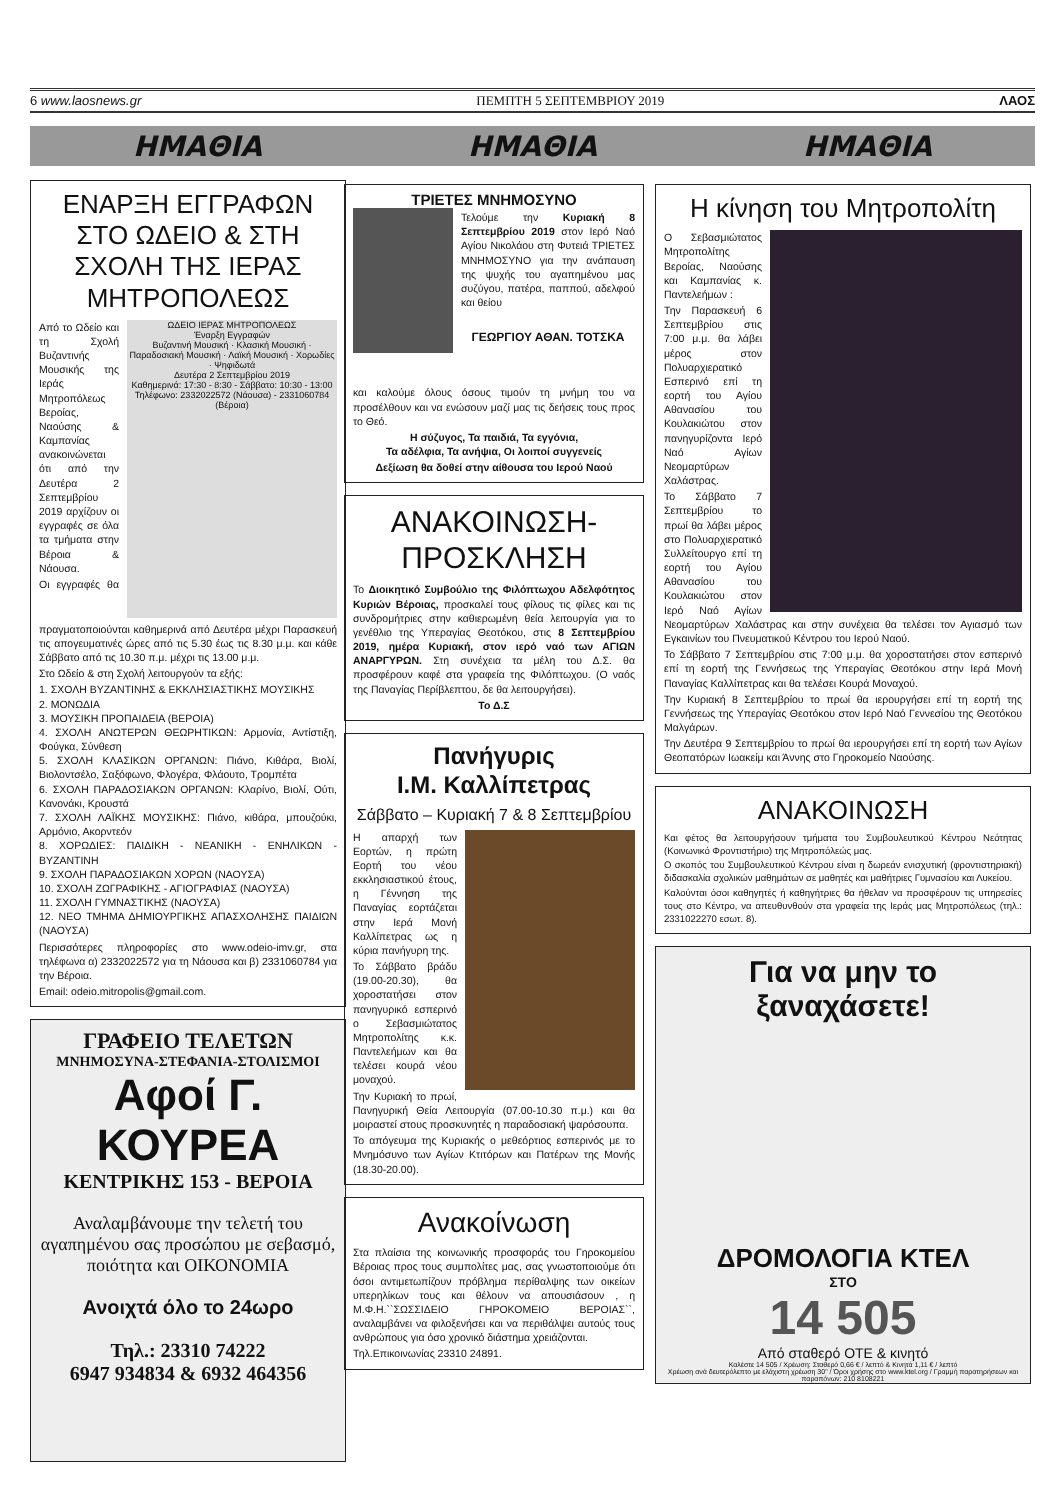6 www.laosnews.gr ΠΕΜΠΤΗ 5 ΣΕΠΤΕΜΒΡΙΟΥ 2019 ΛΑΟΣ
ΗΜΑΘΙΑ ΗΜΑΘΙΑ ΗΜΑΘΙΑ
ΕΝΑΡΞΗ ΕΓΓΡΑΦΩΝ ΣΤΟ ΩΔΕΙΟ & ΣΤΗ ΣΧΟΛΗ ΤΗΣ ΙΕΡΑΣ ΜΗΤΡΟΠΟΛΕΩΣ
ΩΔΕΙΟ ΙΕΡΑΣ ΜΗΤΡΟΠΟΛΕΩΣ
Έναρξη Εγγραφών
Βυζαντινή Μουσική · Κλασική Μουσική · Παραδοσιακή Μουσική · Λαϊκή Μουσική · Χορωδίες · Ψηφιδωτά
Δευτέρα 2 Σεπτεμβρίου 2019
Καθημερινά: 17:30 - 8:30 - Σάββατο: 10:30 - 13:00
Τηλέφωνο: 2332022572 (Νάουσα) - 2331060784 (Βέροια)
Από το Ωδείο και τη Σχολή Βυζαντινής Μουσικής της Ιεράς Μητροπόλεως Βεροίας, Ναούσης & Καμπανίας ανακοινώνεται ότι από την Δευτέρα 2 Σεπτεμβρίου 2019 αρχίζουν οι εγγραφές σε όλα τα τμήματα στην Βέροια & Νάουσα.
Οι εγγραφές θα πραγματοποιούνται καθημερινά από Δευτέρα μέχρι Παρασκευή τις απογευματινές ώρες από τις 5.30 έως τις 8.30 μ.μ. και κάθε Σάββατο από τις 10.30 π.μ. μέχρι τις 13.00 μ.μ.
Στο Ωδείο & στη Σχολή λειτουργούν τα εξής:
1. ΣΧΟΛΗ ΒΥΖΑΝΤΙΝΗΣ & ΕΚΚΛΗΣΙΑΣΤΙΚΗΣ ΜΟΥΣΙΚΗΣ
2. ΜΟΝΩΔΙΑ
3. ΜΟΥΣΙΚΗ ΠΡΟΠΑΙΔΕΙΑ (ΒΕΡΟΙΑ)
4. ΣΧΟΛΗ ΑΝΩΤΕΡΩΝ ΘΕΩΡΗΤΙΚΩΝ: Αρμονία, Αντίστιξη, Φούγκα, Σύνθεση
5. ΣΧΟΛΗ ΚΛΑΣΙΚΩΝ ΟΡΓΑΝΩΝ: Πιάνο, Κιθάρα, Βιολί, Βιολοντσέλο, Σαξόφωνο, Φλογέρα, Φλάουτο, Τρομπέτα
6. ΣΧΟΛΗ ΠΑΡΑΔΟΣΙΑΚΩΝ ΟΡΓΑΝΩΝ: Κλαρίνο, Βιολί, Ούτι, Κανονάκι, Κρουστά
7. ΣΧΟΛΗ ΛΑΪΚΗΣ ΜΟΥΣΙΚΗΣ: Πιάνο, κιθάρα, μπουζούκι, Αρμόνιο, Ακορντεόν
8. ΧΟΡΩΔΙΕΣ: ΠΑΙΔΙΚΗ - ΝΕΑΝΙΚΗ - ΕΝΗΛΙΚΩΝ - ΒΥΖΑΝΤΙΝΗ
9. ΣΧΟΛΗ ΠΑΡΑΔΟΣΙΑΚΩΝ ΧΟΡΩΝ (ΝΑΟΥΣΑ)
10. ΣΧΟΛΗ ΖΩΓΡΑΦΙΚΗΣ - ΑΓΙΟΓΡΑΦΙΑΣ (ΝΑΟΥΣΑ)
11. ΣΧΟΛΗ ΓΥΜΝΑΣΤΙΚΗΣ (ΝΑΟΥΣΑ)
12. ΝΕΟ ΤΜΗΜΑ ΔΗΜΙΟΥΡΓΙΚΗΣ ΑΠΑΣΧΟΛΗΣΗΣ ΠΑΙΔΙΩΝ (ΝΑΟΥΣΑ)
Περισσότερες πληροφορίες στο www.odeio-imv.gr, στα τηλέφωνα α) 2332022572 για τη Νάουσα και β) 2331060784 για την Βέροια.
Email: odeio.mitropolis@gmail.com.
ΓΡΑΦΕΙΟ ΤΕΛΕΤΩΝ
ΜΝΗΜΟΣΥΝΑ-ΣΤΕΦΑΝΙΑ-ΣΤΟΛΙΣΜΟΙ
Αφοί Γ. ΚΟΥΡΕΑ
ΚΕΝΤΡΙΚΗΣ 153 - ΒΕΡΟΙΑ
Αναλαμβάνουμε την τελετή του αγαπημένου σας προσώπου με σεβασμό, ποιότητα και ΟΙΚΟΝΟΜΙΑ
Ανοιχτά όλο το 24ωρο
Τηλ.: 23310 74222
6947 934834 & 6932 464356
ΤΡΙΕΤΕΣ ΜΝΗΜΟΣΥΝΟ
Τελούμε την Κυριακή 8 Σεπτεμβρίου 2019 στον Ιερό Ναό Αγίου Νικολάου στη Φυτειά ΤΡΙΕΤΕΣ ΜΝΗΜΟΣΥΝΟ για την ανάπαυση της ψυχής του αγαπημένου μας συζύγου, πατέρα, παππού, αδελφού και θείου
ΓΕΩΡΓΙΟΥ ΑΘΑΝ. ΤΟΤΣΚΑ
και καλούμε όλους όσους τιμούν τη μνήμη του να προσέλθουν και να ενώσουν μαζί μας τις δεήσεις τους προς το Θεό.
Η σύζυγος, Τα παιδιά, Τα εγγόνια,
Τα αδέλφια, Τα ανήψια, Οι λοιποί συγγενείς
Δεξίωση θα δοθεί στην αίθουσα του Ιερού Ναού
ΑΝΑΚΟΙΝΩΣΗ-ΠΡΟΣΚΛΗΣΗ
Το Διοικητικό Συμβούλιο της Φιλόπτωχου Αδελφότητος Κυριών Βέροιας, προσκαλεί τους φίλους τις φίλες και τις συνδρομήτριες στην καθιερωμένη θεία λειτουργία για το γενέθλιο της Υπεραγίας Θεοτόκου, στις 8 Σεπτεμβρίου 2019, ημέρα Κυριακή, στον ιερό ναό των ΑΓΙΩΝ ΑΝΑΡΓΥΡΩΝ. Στη συνέχεια τα μέλη του Δ.Σ. θα προσφέρουν καφέ στα γραφεία της Φιλόπτωχου. (Ο ναός της Παναγίας Περίβλεπτου, δε θα λειτουργήσει).
Το Δ.Σ
Πανήγυρις
Ι.Μ. Καλλίπετρας
Σάββατο – Κυριακή 7 & 8 Σεπτεμβρίου
Η απαρχή των Εορτών, η πρώτη Εορτή του νέου εκκλησιαστικού έτους, η Γέννηση της Παναγίας εορτάζεται στην Ιερά Μονή Καλλίπετρας ως η κύρια πανήγυρη της.
Το Σάββατο βράδυ (19.00-20.30), θα χοροστατήσει στον πανηγυρικό εσπερινό ο Σεβασμιώτατος Μητροπολίτης κ.κ. Παντελεήμων και θα τελέσει κουρά νέου μοναχού.
Την Κυριακή το πρωί, Πανηγυρική Θεία Λειτουργία (07.00-10.30 π.μ.) και θα μοιραστεί στους προσκυνητές η παραδοσιακή ψαρόσουπα.
Το απόγευμα της Κυριακής ο μεθεόρτιος εσπερινός με το Μνημόσυνο των Αγίων Κτιτόρων και Πατέρων της Μονής (18.30-20.00).
Ανακοίνωση
Στα πλαίσια της κοινωνικής προσφοράς του Γηροκομείου Βέροιας προς τους συμπολίτες μας, σας γνωστοποιούμε ότι όσοι αντιμετωπίζουν πρόβλημα περίθαλψης των οικείων υπερηλίκων τους και θέλουν να απουσιάσουν , η Μ.Φ.Η.``ΣΩΣΣΙΔΕΙΟ ΓΗΡΟΚΟΜΕΙΟ ΒΕΡΟΙΑΣ``, αναλαμβάνει να φιλοξενήσει και να περιθάλψει αυτούς τους ανθρώπους για όσο χρονικό διάστημα χρειάζονται.
Τηλ.Επικοινωνίας 23310 24891.
Η κίνηση του Μητροπολίτη
Ο Σεβασμιώτατος Μητροπολίτης Βεροίας, Ναούσης και Καμπανίας κ. Παντελεήμων :
Την Παρασκευή 6 Σεπτεμβρίου στις 7:00 μ.μ. θα λάβει μέρος στον Πολυαρχιερατικό Εσπερινό επί τη εορτή του Αγίου Αθανασίου του Κουλακιώτου στον πανηγυρίζοντα Ιερό Ναό Αγίων Νεομαρτύρων Χαλάστρας.
Το Σάββατο 7 Σεπτεμβρίου το πρωί θα λάβει μέρος στο Πολυαρχιερατικό Συλλείτουργο επί τη εορτή του Αγίου Αθανασίου του Κουλακιώτου στον Ιερό Ναό Αγίων Νεομαρτύρων Χαλάστρας και στην συνέχεια θα τελέσει τον Αγιασμό των Εγκαινίων του Πνευματικού Κέντρου του Ιερού Ναού.
Το Σάββατο 7 Σεπτεμβρίου στις 7:00 μ.μ. θα χοροστατήσει στον εσπερινό επί τη εορτή της Γεννήσεως της Υπεραγίας Θεοτόκου στην Ιερά Μονή Παναγίας Καλλίπετρας και θα τελέσει Κουρά Μοναχού.
Την Κυριακή 8 Σεπτεμβρίου το πρωί θα ιερουργήσει επί τη εορτή της Γεννήσεως της Υπεραγίας Θεοτόκου στον Ιερό Ναό Γεννεσίου της Θεοτόκου Μαλγάρων.
Την Δευτέρα 9 Σεπτεμβρίου το πρωί θα ιερουργήσει επί τη εορτή των Αγίων Θεοπατόρων Ιωακείμ και Άννης στο Γηροκομείο Ναούσης.
ΑΝΑΚΟΙΝΩΣΗ
Και φέτος θα λειτουργήσουν τμήματα του Συμβουλευτικού Κέντρου Νεότητας (Κοινωνικό Φροντιστήριο) της Μητροπόλεώς μας.
Ο σκοπός του Συμβουλευτικού Κέντρου είναι η δωρεάν ενισχυτική (φροντιστηριακή) διδασκαλία σχολικών μαθημάτων σε μαθητές και μαθήτριες Γυμνασίου και Λυκείου.
Καλούνται όσοι καθηγητές ή καθηγήτριες θα ήθελαν να προσφέρουν τις υπηρεσίες τους στο Κέντρο, να απευθυνθούν στα γραφεία της Ιεράς μας Μητροπόλεως (τηλ.: 2331022270 εσωτ. 8).
Για να μην το ξαναχάσετε!
ΔΡΟΜΟΛΟΓΙΑ ΚΤΕΛ
ΣΤΟ
14 505
Από σταθερό ΟΤΕ & κινητό
Καλέστε 14 505 / Χρέωση: Σταθερό 0,66 € / λεπτό & Κινητά 1,11 € / λεπτό
Χρέωση ανά δευτερόλεπτο με ελάχιστη χρέωση 30" / Όροι χρήσης στο www.ktel.org / Γραμμή παρατηρήσεων και παραπόνων: 210 8108221